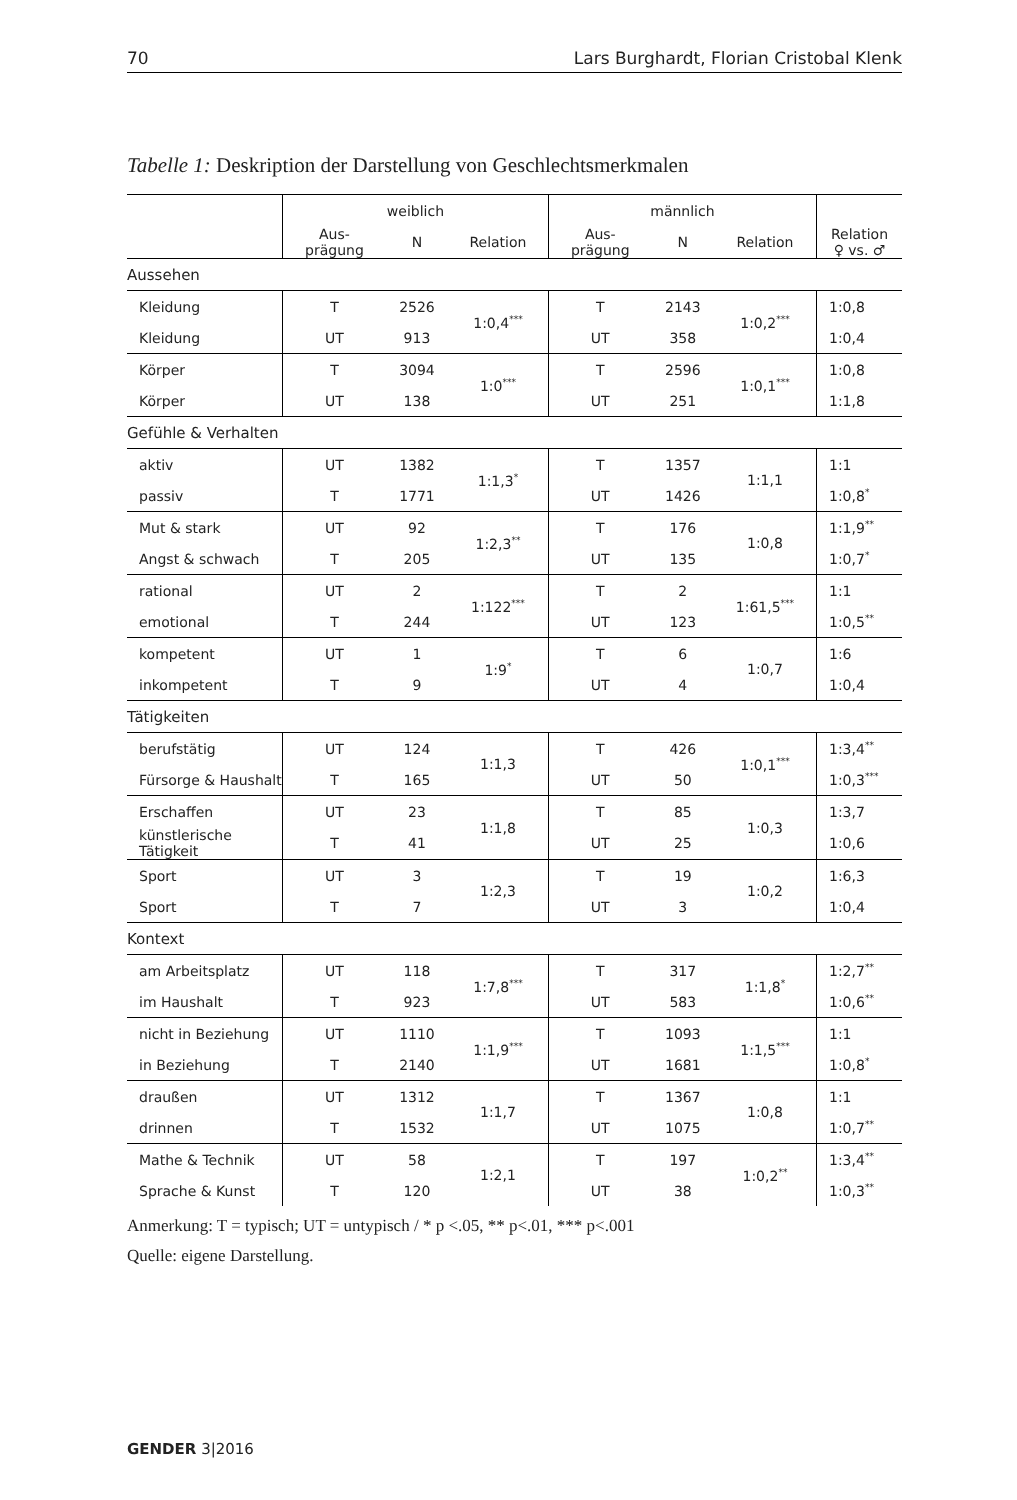70 Lars Burghardt, Florian Cristobal Klenk
Tabelle 1: Deskription der Darstellung von Geschlechtsmerkmalen
| | weiblich | | | männlich | | | |
| --- | --- | --- | --- | --- | --- | --- | --- |
| | Aus- prägung | N | Relation | Aus- prägung | N | Relation | Relation ♀ vs. ♂ |
| Aussehen | | | | | | | |
| Kleidung | T | 2526 | 1:0,4<sup>***</sup> | T | 2143 | 1:0,2<sup>***</sup> | 1:0,8 |
| Kleidung | UT | 913 | | UT | 358 | | 1:0,4 |
| Körper | T | 3094 | 1:0<sup>***</sup> | T | 2596 | 1:0,1<sup>***</sup> | 1:0,8 |
| Körper | UT | 138 | | UT | 251 | | 1:1,8 |
| Gefühle & Verhalten | | | | | | | |
| aktiv | UT | 1382 | 1:1,3<sup>*</sup> | T | 1357 | 1:1,1 | 1:1 |
| passiv | T | 1771 | | UT | 1426 | | 1:0,8<sup>*</sup> |
| Mut & stark | UT | 92 | 1:2,3<sup>**</sup> | T | 176 | 1:0,8 | 1:1,9<sup>**</sup> |
| Angst & schwach | T | 205 | | UT | 135 | | 1:0,7<sup>*</sup> |
| rational | UT | 2 | 1:122<sup>***</sup> | T | 2 | 1:61,5<sup>***</sup> | 1:1 |
| emotional | T | 244 | | UT | 123 | | 1:0,5<sup>**</sup> |
| kompetent | UT | 1 | 1:9<sup>*</sup> | T | 6 | 1:0,7 | 1:6 |
| inkompetent | T | 9 | | UT | 4 | | 1:0,4 |
| Tätigkeiten | | | | | | | |
| berufstätig | UT | 124 | 1:1,3 | T | 426 | 1:0,1<sup>***</sup> | 1:3,4<sup>**</sup> |
| Fürsorge & Haushalt | T | 165 | | UT | 50 | | 1:0,3<sup>***</sup> |
| Erschaffen | UT | 23 | 1:1,8 | T | 85 | 1:0,3 | 1:3,7 |
| künstlerische Tätigkeit | T | 41 | | UT | 25 | | 1:0,6 |
| Sport | UT | 3 | 1:2,3 | T | 19 | 1:0,2 | 1:6,3 |
| Sport | T | 7 | | UT | 3 | | 1:0,4 |
| Kontext | | | | | | | |
| am Arbeitsplatz | UT | 118 | 1:7,8<sup>***</sup> | T | 317 | 1:1,8<sup>*</sup> | 1:2,7<sup>**</sup> |
| im Haushalt | T | 923 | | UT | 583 | | 1:0,6<sup>**</sup> |
| nicht in Beziehung | UT | 1110 | 1:1,9<sup>***</sup> | T | 1093 | 1:1,5<sup>***</sup> | 1:1 |
| in Beziehung | T | 2140 | | UT | 1681 | | 1:0,8<sup>*</sup> |
| draußen | UT | 1312 | 1:1,7 | T | 1367 | 1:0,8 | 1:1 |
| drinnen | T | 1532 | | UT | 1075 | | 1:0,7<sup>**</sup> |
| Mathe & Technik | UT | 58 | 1:2,1 | T | 197 | 1:0,2<sup>**</sup> | 1:3,4<sup>**</sup> |
| Sprache & Kunst | T | 120 | | UT | 38 | | 1:0,3<sup>**</sup> |
Anmerkung: T = typisch; UT = untypisch / * p <.05, ** p<.01, *** p<.001
Quelle: eigene Darstellung.
GENDER 3|2016